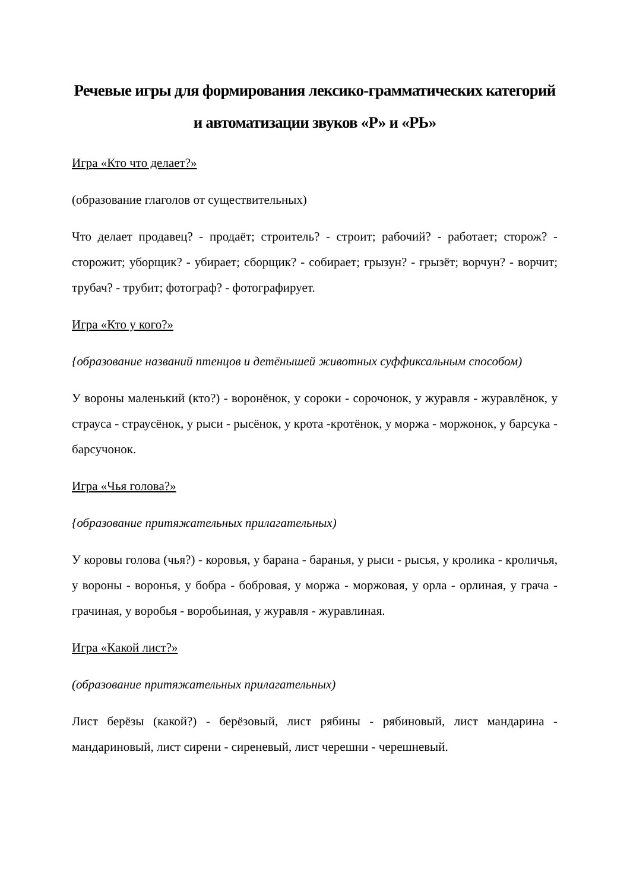Речевые игры для формирования лексико-грамматических категорий и автоматизации звуков «Р» и «РЬ»
Игра «Кто что делает?»
(образование глаголов от существительных)
Что делает продавец? - продаёт; строитель? - строит; рабочий? - работает; сторож? - сторожит; уборщик? - убирает; сборщик? - собирает; грызун? - грызёт; ворчун? - ворчит; трубач? - трубит; фотограф? - фотографирует.
Игра «Кто у кого?»
{образование названий птенцов и детёнышей животных суффиксальным способом)
У вороны маленький (кто?) - воронёнок, у сороки - сорочонок, у журавля - журавлёнок, у страуса - страусёнок, у рыси - рысёнок, у крота -кротёнок, у моржа - моржонок, у барсука - барсучонок.
Игра «Чья голова?»
{образование притяжательных прилагательных)
У коровы голова (чья?) - коровья, у барана - баранья, у рыси - рысья, у кролика - кроличья, у вороны - воронья, у бобра - бобровая, у моржа - моржовая, у орла - орлиная, у грача - грачиная, у воробья - воробьиная, у журавля - журавлиная.
Игра «Какой лист?»
(образование притяжательных прилагательных)
Лист берёзы (какой?) - берёзовый, лист рябины - рябиновый, лист мандарина - мандариновый, лист сирени - сиреневый, лист черешни - черешневый.